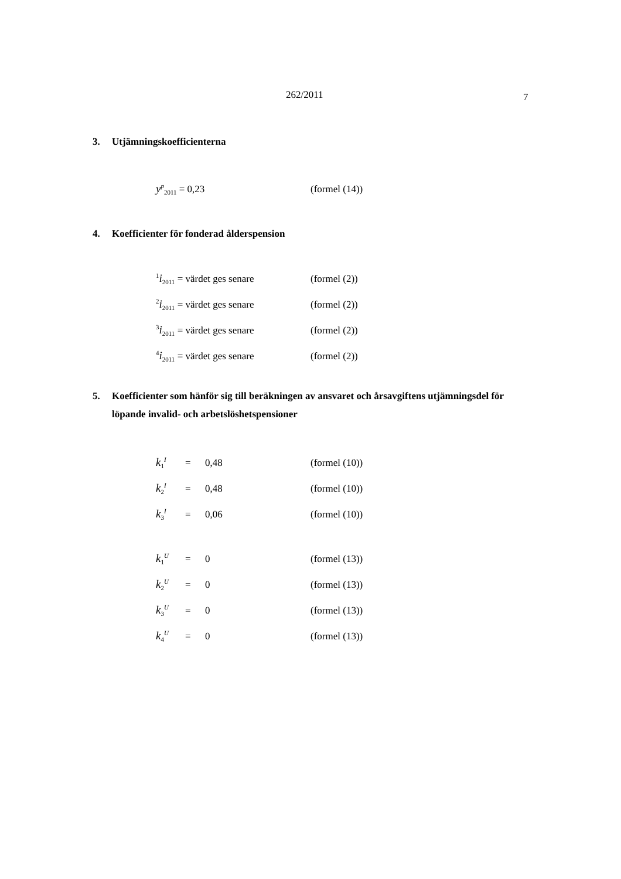262/2011 7
3. Utjämningskoefficienterna
| y<sup>p</sup><sub>2011</sub> = 0,23 | (formel (14)) |
4. Koefficienter för fonderad ålderspension
| <sup>1</sup> i<sub>2011</sub> = värdet ges senare | (formel (2)) |
| <sup>2</sup> i<sub>2011</sub> = värdet ges senare | (formel (2)) |
| <sup>3</sup> i<sub>2011</sub> = värdet ges senare | (formel (2)) |
| <sup>4</sup> i<sub>2011</sub> = värdet ges senare | (formel (2)) |
5. Koefficienter som hänför sig till beräkningen av ansvaret och årsavgiftens utjämningsdel för löpande invalid- och arbetslöshetspensioner
| k<sub>1</sub><sup>I</sup> | = | 0,48 | (formel (10)) |
| k<sub>2</sub><sup>I</sup> | = | 0,48 | (formel (10)) |
| k<sub>3</sub><sup>I</sup> | = | 0,06 | (formel (10)) |
| k<sub>1</sub><sup>U</sup> | = | 0 | (formel (13)) |
| k<sub>2</sub><sup>U</sup> | = | 0 | (formel (13)) |
| k<sub>3</sub><sup>U</sup> | = | 0 | (formel (13)) |
| k<sub>4</sub><sup>U</sup> | = | 0 | (formel (13)) |